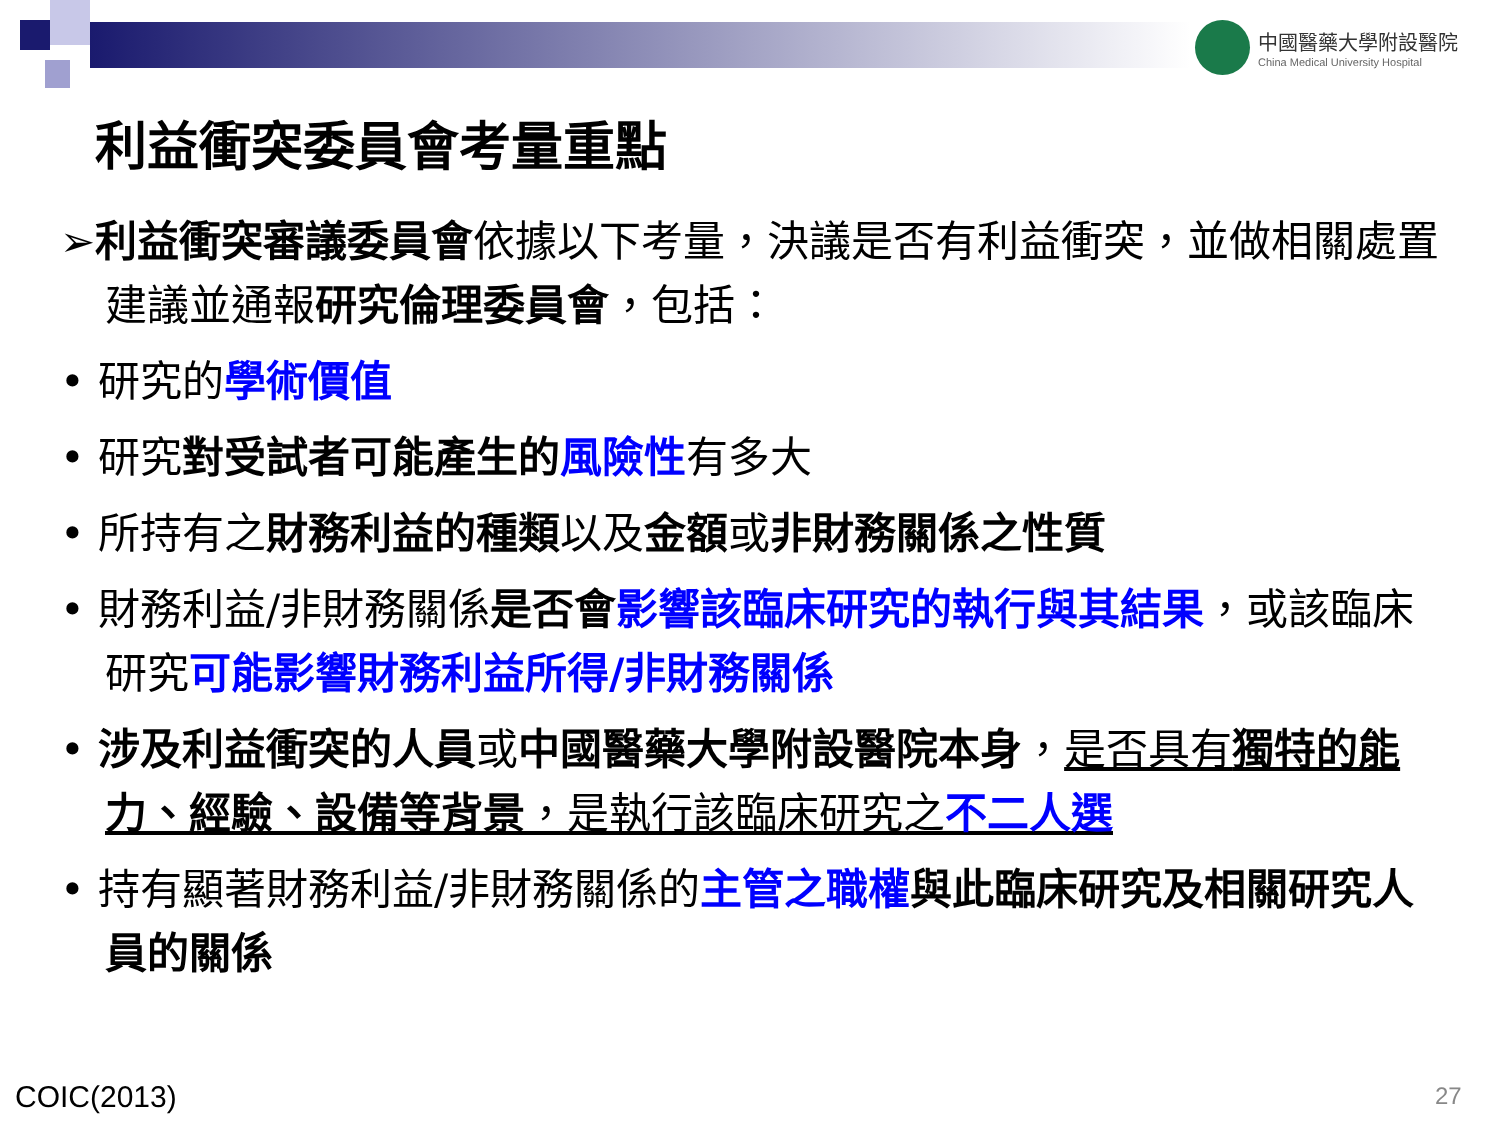中國醫藥大學附設醫院
China Medical University Hospital
利益衝突委員會考量重點
➢利益衝突審議委員會依據以下考量，決議是否有利益衝突，並做相關處置建議並通報研究倫理委員會，包括：
• 研究的學術價值
• 研究對受試者可能產生的 風險性有多大
• 所持有之財務利益的種類以及金額或非財務關係之性質
• 財務利益/非財務關係是否會 影響該臨床研究的執行與其結果，或該臨床研究可能影響財務利益所得/非財務關係
• 涉及利益衝突的人員或中國醫藥大學附設醫院本身，是否具有獨特的能力、經驗、設備等背景，是執行該臨床研究之不二人選
• 持有顯著財務利益/非財務關係的主管之職權 與此臨床研究及相關研究人員的關係
COIC(2013) 27